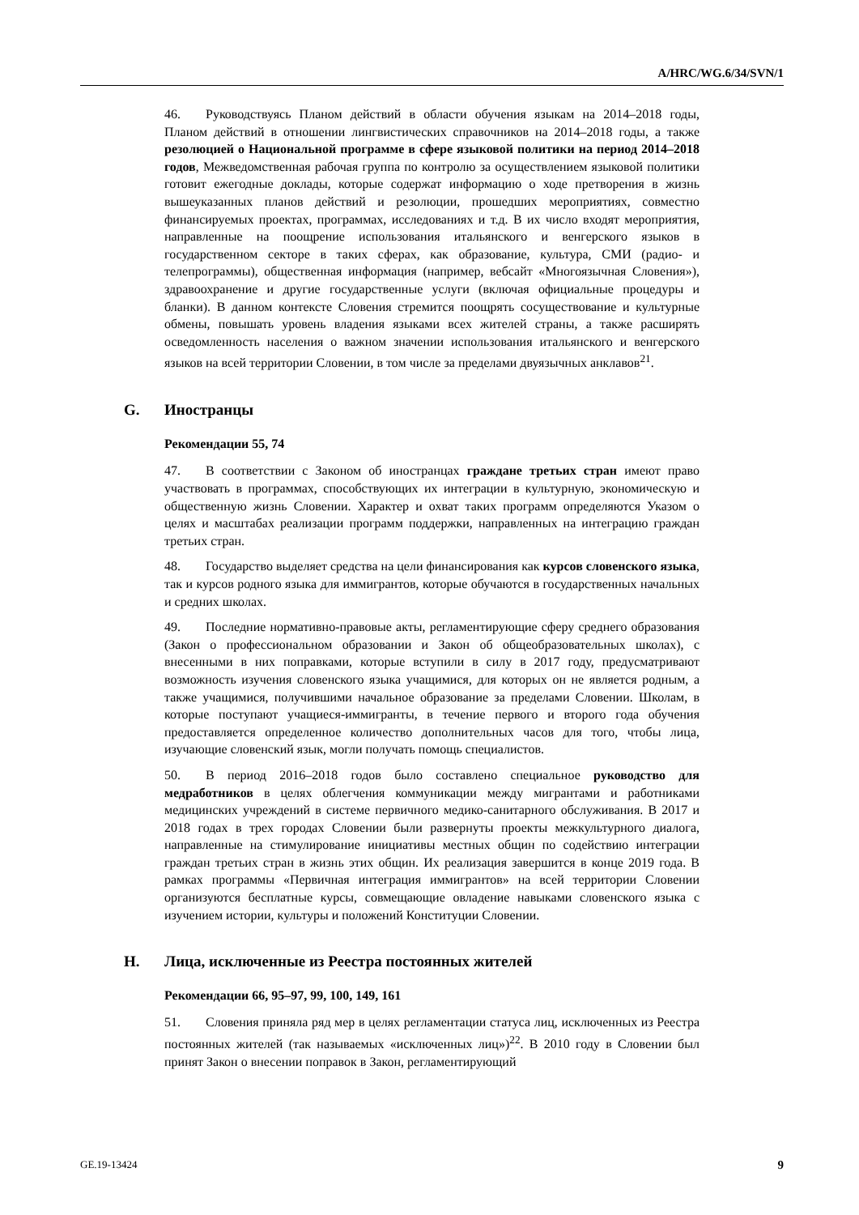A/HRC/WG.6/34/SVN/1
46. Руководствуясь Планом действий в области обучения языкам на 2014–2018 годы, Планом действий в отношении лингвистических справочников на 2014–2018 годы, а также резолюцией о Национальной программе в сфере языковой политики на период 2014–2018 годов, Межведомственная рабочая группа по контролю за осуществлением языковой политики готовит ежегодные доклады, которые содержат информацию о ходе претворения в жизнь вышеуказанных планов действий и резолюции, прошедших мероприятиях, совместно финансируемых проектах, программах, исследованиях и т.д. В их число входят мероприятия, направленные на поощрение использования итальянского и венгерского языков в государственном секторе в таких сферах, как образование, культура, СМИ (радио- и телепрограммы), общественная информация (например, вебсайт «Многоязычная Словения»), здравоохранение и другие государственные услуги (включая официальные процедуры и бланки). В данном контексте Словения стремится поощрять сосуществование и культурные обмены, повышать уровень владения языками всех жителей страны, а также расширять осведомленность населения о важном значении использования итальянского и венгерского языков на всей территории Словении, в том числе за пределами двуязычных анклавов<sup>21</sup>.
G. Иностранцы
Рекомендации 55, 74
47. В соответствии с Законом об иностранцах граждане третьих стран имеют право участвовать в программах, способствующих их интеграции в культурную, экономическую и общественную жизнь Словении. Характер и охват таких программ определяются Указом о целях и масштабах реализации программ поддержки, направленных на интеграцию граждан третьих стран.
48. Государство выделяет средства на цели финансирования как курсов словенского языка, так и курсов родного языка для иммигрантов, которые обучаются в государственных начальных и средних школах.
49. Последние нормативно-правовые акты, регламентирующие сферу среднего образования (Закон о профессиональном образовании и Закон об общеобразовательных школах), с внесенными в них поправками, которые вступили в силу в 2017 году, предусматривают возможность изучения словенского языка учащимися, для которых он не является родным, а также учащимися, получившими начальное образование за пределами Словении. Школам, в которые поступают учащиеся-иммигранты, в течение первого и второго года обучения предоставляется определенное количество дополнительных часов для того, чтобы лица, изучающие словенский язык, могли получать помощь специалистов.
50. В период 2016–2018 годов было составлено специальное руководство для медработников в целях облегчения коммуникации между мигрантами и работниками медицинских учреждений в системе первичного медико-санитарного обслуживания. В 2017 и 2018 годах в трех городах Словении были развернуты проекты межкультурного диалога, направленные на стимулирование инициативы местных общин по содействию интеграции граждан третьих стран в жизнь этих общин. Их реализация завершится в конце 2019 года. В рамках программы «Первичная интеграция иммигрантов» на всей территории Словении организуются бесплатные курсы, совмещающие овладение навыками словенского языка с изучением истории, культуры и положений Конституции Словении.
H. Лица, исключенные из Реестра постоянных жителей
Рекомендации 66, 95–97, 99, 100, 149, 161
51. Словения приняла ряд мер в целях регламентации статуса лиц, исключенных из Реестра постоянных жителей (так называемых «исключенных лиц»)<sup>22</sup>. В 2010 году в Словении был принят Закон о внесении поправок в Закон, регламентирующий
GE.19-13424 9